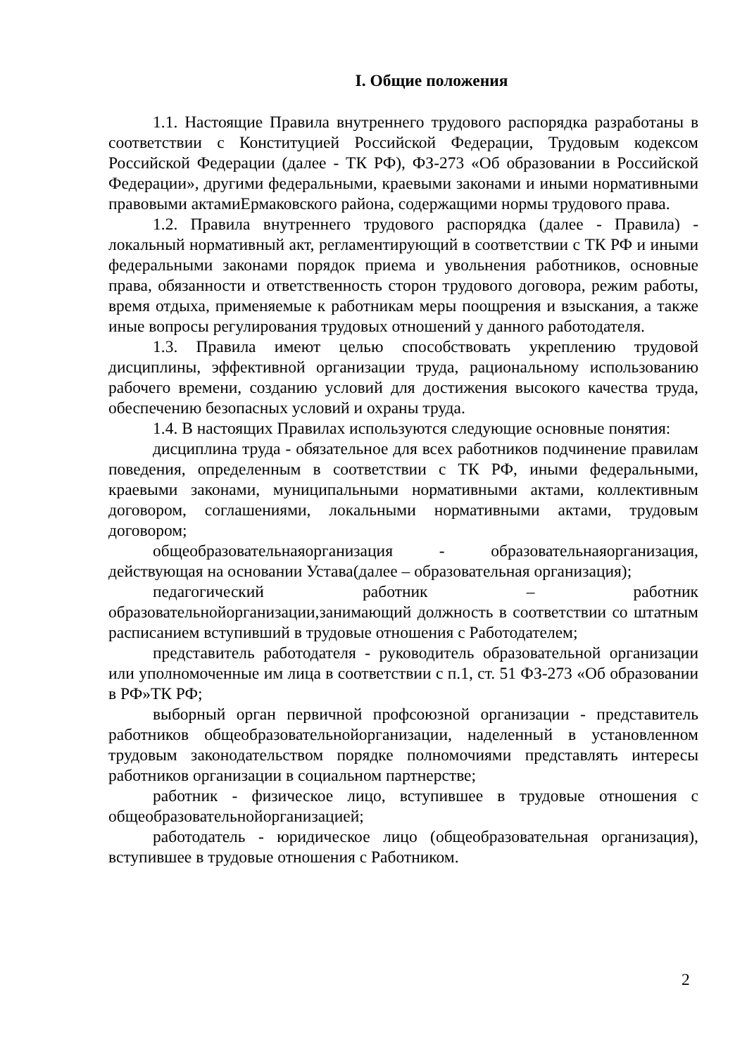I. Общие положения
1.1. Настоящие Правила внутреннего трудового распорядка разработаны в соответствии с Конституцией Российской Федерации, Трудовым кодексом Российской Федерации (далее - ТК РФ), ФЗ-273 «Об образовании в Российской Федерации», другими федеральными, краевыми законами и иными нормативными правовыми актамиЕрмаковского района, содержащими нормы трудового права.
1.2. Правила внутреннего трудового распорядка (далее - Правила) - локальный нормативный акт, регламентирующий в соответствии с ТК РФ и иными федеральными законами порядок приема и увольнения работников, основные права, обязанности и ответственность сторон трудового договора, режим работы, время отдыха, применяемые к работникам меры поощрения и взыскания, а также иные вопросы регулирования трудовых отношений у данного работодателя.
1.3. Правила имеют целью способствовать укреплению трудовой дисциплины, эффективной организации труда, рациональному использованию рабочего времени, созданию условий для достижения высокого качества труда, обеспечению безопасных условий и охраны труда.
1.4. В настоящих Правилах используются следующие основные понятия:
дисциплина труда - обязательное для всех работников подчинение правилам поведения, определенным в соответствии с ТК РФ, иными федеральными, краевыми законами, муниципальными нормативными актами, коллективным договором, соглашениями, локальными нормативными актами, трудовым договором;
общеобразовательнаяорганизация - образовательнаяорганизация, действующая на основании Устава(далее – образовательная организация);
педагогический работник – работник образовательнойорганизации,занимающий должность в соответствии со штатным расписанием вступивший в трудовые отношения с Работодателем;
представитель работодателя - руководитель образовательной организации или уполномоченные им лица в соответствии с п.1, ст. 51 ФЗ-273 «Об образовании в РФ»ТК РФ;
выборный орган первичной профсоюзной организации - представитель работников общеобразовательнойорганизации, наделенный в установленном трудовым законодательством порядке полномочиями представлять интересы работников организации в социальном партнерстве;
работник - физическое лицо, вступившее в трудовые отношения с общеобразовательнойорганизацией;
работодатель - юридическое лицо (общеобразовательная организация), вступившее в трудовые отношения с Работником.
2